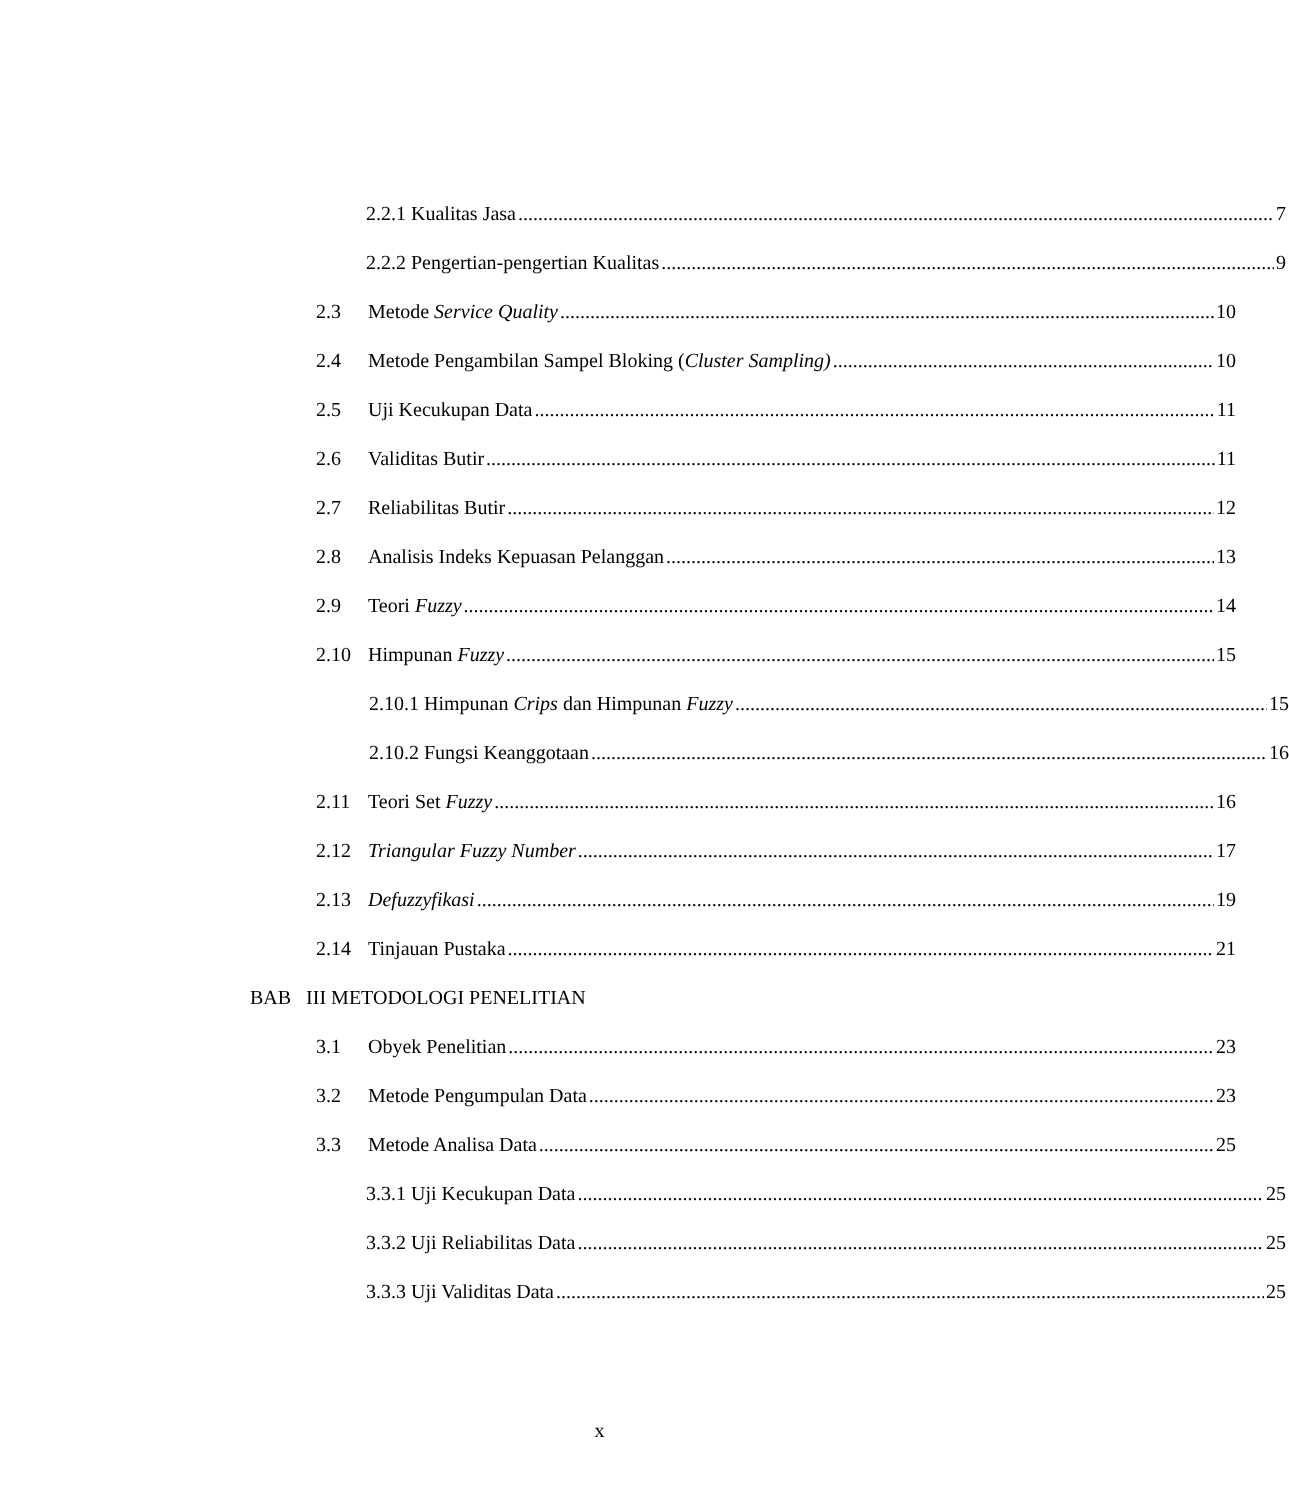2.2.1 Kualitas Jasa 7
2.2.2 Pengertian-pengertian Kualitas 9
2.3 Metode Service Quality 10
2.4 Metode Pengambilan Sampel Bloking (Cluster Sampling) 10
2.5 Uji Kecukupan Data 11
2.6 Validitas Butir 11
2.7 Reliabilitas Butir 12
2.8 Analisis Indeks Kepuasan Pelanggan 13
2.9 Teori Fuzzy 14
2.10 Himpunan Fuzzy 15
2.10.1 Himpunan Crips dan Himpunan Fuzzy 15
2.10.2 Fungsi Keanggotaan 16
2.11 Teori Set Fuzzy 16
2.12 Triangular Fuzzy Number 17
2.13 Defuzzyfikasi 19
2.14 Tinjauan Pustaka 21
BAB III METODOLOGI PENELITIAN
3.1 Obyek Penelitian 23
3.2 Metode Pengumpulan Data 23
3.3 Metode Analisa Data 25
3.3.1 Uji Kecukupan Data 25
3.3.2 Uji Reliabilitas Data 25
3.3.3 Uji Validitas Data 25
x